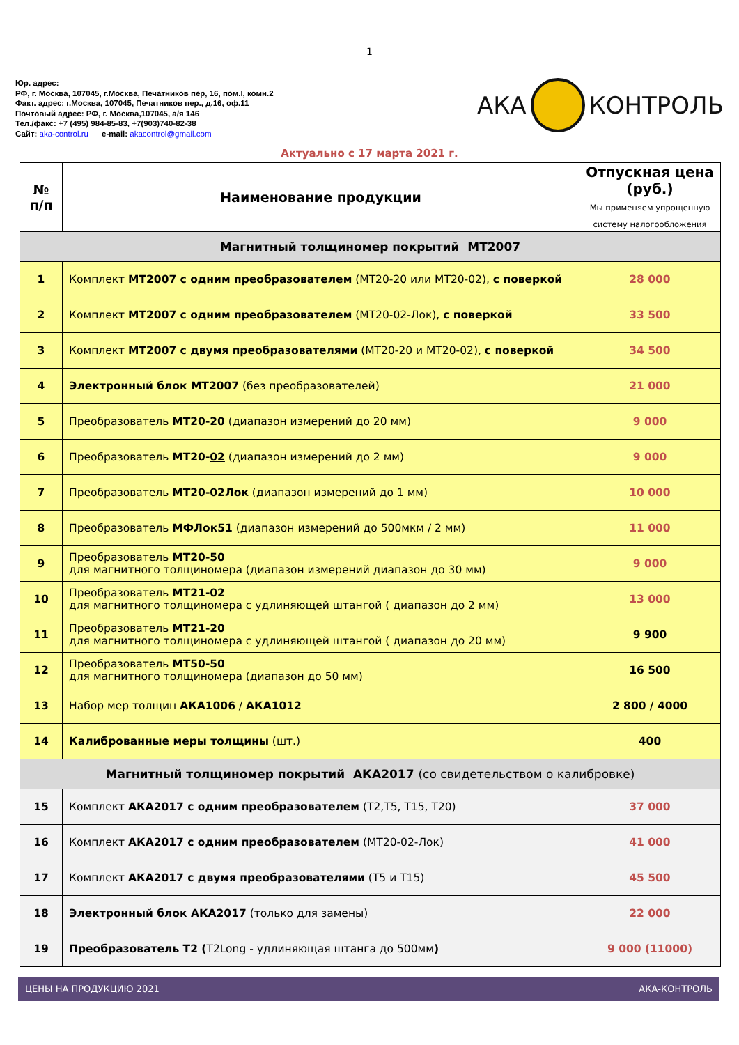1
Юр. адрес:
РФ, г. Москва, 107045, г.Москва, Печатников пер, 16, пом.I, комн.2
Факт. адрес: г.Москва, 107045, Печатников пер., д.16, оф.11
Почтовый адрес: РФ, г. Москва,107045, а/я 146
Тел./факс: +7 (495) 984-85-83, +7(903)740-82-38
Сайт: aka-control.ru e-mail: akacontrol@gmail.com
АКА КОНТРОЛЬ
Актуально с 17 марта 2021 г.
| № п/п | Наименование продукции | Отпускная цена (руб.) Мы применяем упрощенную систему налогообложения |
| --- | --- | --- |
| Магнитный толщиномер покрытий МТ2007 | | |
| 1 | Комплект МТ2007 с одним преобразователем (МТ20-20 или МТ20-02), с поверкой | 28 000 |
| 2 | Комплект МТ2007 с одним преобразователем (МТ20-02-Лок), с поверкой | 33 500 |
| 3 | Комплект МТ2007 с двумя преобразователями (МТ20-20 и МТ20-02), с поверкой | 34 500 |
| 4 | Электронный блок МТ2007 (без преобразователей) | 21 000 |
| 5 | Преобразователь МТ20- 20 (диапазон измерений до 20 мм) | 9 000 |
| 6 | Преобразователь МТ20- 02 (диапазон измерений до 2 мм) | 9 000 |
| 7 | Преобразователь МТ20-02 Лок (диапазон измерений до 1 мм) | 10 000 |
| 8 | Преобразователь МФЛок51 (диапазон измерений до 500мкм / 2 мм) | 11 000 |
| 9 | Преобразователь МТ20-50 для магнитного толщиномера (диапазон измерений диапазон до 30 мм) | 9 000 |
| 10 | Преобразователь МТ21-02 для магнитного толщиномера с удлиняющей штангой ( диапазон до 2 мм) | 13 000 |
| 11 | Преобразователь МТ21-20 для магнитного толщиномера с удлиняющей штангой ( диапазон до 20 мм) | 9 900 |
| 12 | Преобразователь МТ50-50 для магнитного толщиномера (диапазон до 50 мм) | 16 500 |
| 13 | Набор мер толщин АКА1006 / АКА1012 | 2 800 / 4000 |
| 14 | Калиброванные меры толщины (шт.) | 400 |
| Магнитный толщиномер покрытий АКА2017 (со свидетельством о калибровке) | | |
| 15 | Комплект АКА2017 с одним преобразователем (Т2,Т5, Т15, Т20) | 37 000 |
| 16 | Комплект АКА2017 с одним преобразователем (МТ20-02-Лок) | 41 000 |
| 17 | Комплект АКА2017 с двумя преобразователями (Т5 и Т15) | 45 500 |
| 18 | Электронный блок АКА2017 (только для замены) | 22 000 |
| 19 | Преобразователь Т2 ( Т2Long - удлиняющая штанга до 500мм ) | 9 000 (11000) |
ЦЕНЫ НА ПРОДУКЦИЮ 2021 АКА-КОНТРОЛЬ